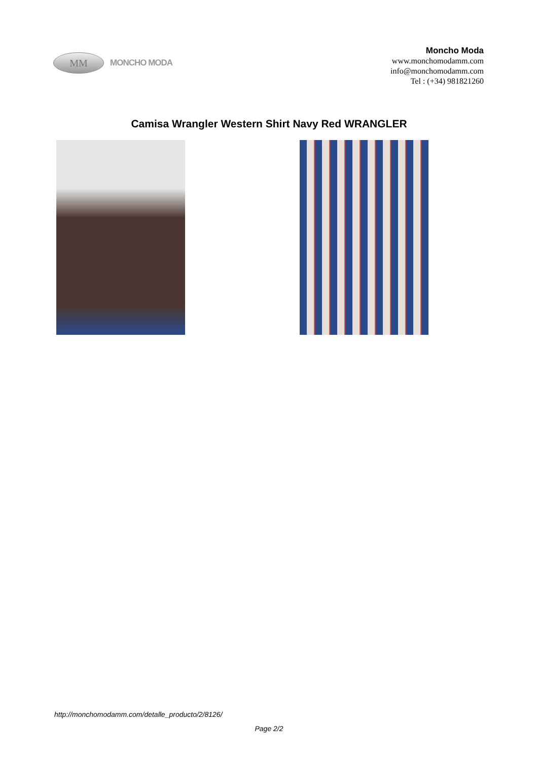MM
MONCHO MODA
Moncho Moda
www.monchomodamm.com
info@monchomodamm.com
Tel : (+34) 981821260
Camisa Wrangler Western Shirt Navy Red WRANGLER
http://monchomodamm.com/detalle_producto/2/8126/
Page 2/2